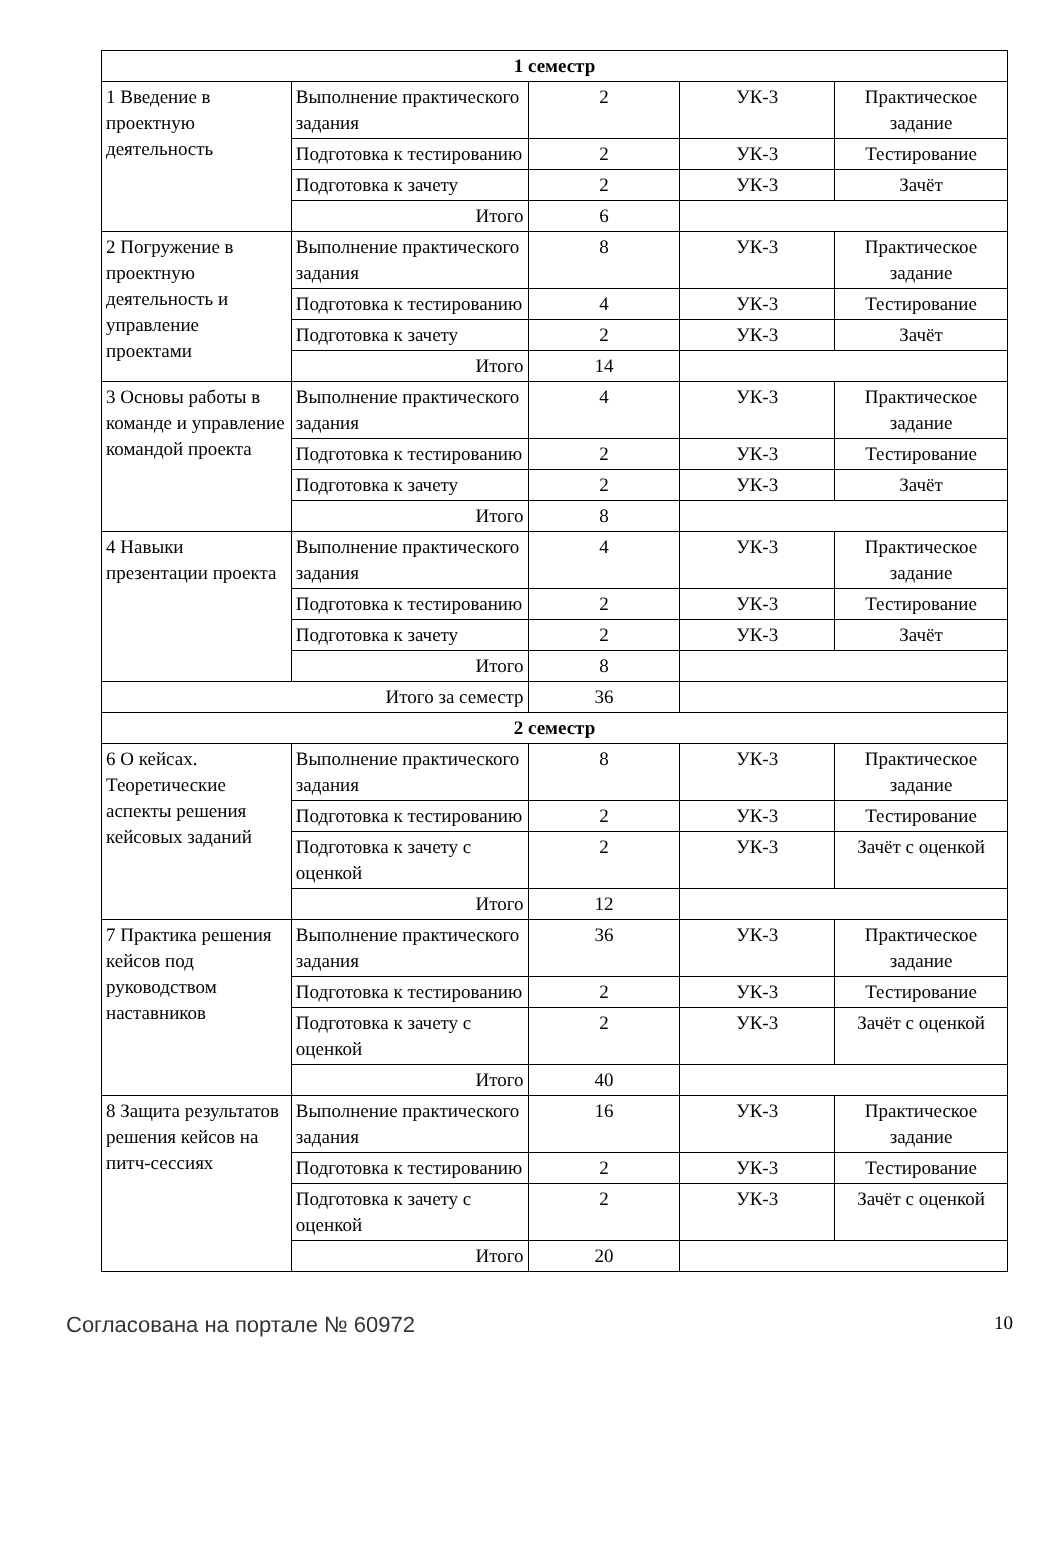| 1 семестр | | | | |
| 1 Введение в проектную деятельность | Выполнение практического задания | 2 | УК-3 | Практическое задание |
| | Подготовка к тестированию | 2 | УК-3 | Тестирование |
| | Подготовка к зачету | 2 | УК-3 | Зачёт |
| | Итого | 6 | | |
| 2 Погружение в проектную деятельность и управление проектами | Выполнение практического задания | 8 | УК-3 | Практическое задание |
| | Подготовка к тестированию | 4 | УК-3 | Тестирование |
| | Подготовка к зачету | 2 | УК-3 | Зачёт |
| | Итого | 14 | | |
| 3 Основы работы в команде и управление командой проекта | Выполнение практического задания | 4 | УК-3 | Практическое задание |
| | Подготовка к тестированию | 2 | УК-3 | Тестирование |
| | Подготовка к зачету | 2 | УК-3 | Зачёт |
| | Итого | 8 | | |
| 4 Навыки презентации проекта | Выполнение практического задания | 4 | УК-3 | Практическое задание |
| | Подготовка к тестированию | 2 | УК-3 | Тестирование |
| | Подготовка к зачету | 2 | УК-3 | Зачёт |
| | Итого | 8 | | |
| Итого за семестр | | 36 | | |
| 2 семестр | | | | |
| 6 О кейсах. Теоретические аспекты решения кейсовых заданий | Выполнение практического задания | 8 | УК-3 | Практическое задание |
| | Подготовка к тестированию | 2 | УК-3 | Тестирование |
| | Подготовка к зачету с оценкой | 2 | УК-3 | Зачёт с оценкой |
| | Итого | 12 | | |
| 7 Практика решения кейсов под руководством наставников | Выполнение практического задания | 36 | УК-3 | Практическое задание |
| | Подготовка к тестированию | 2 | УК-3 | Тестирование |
| | Подготовка к зачету с оценкой | 2 | УК-3 | Зачёт с оценкой |
| | Итого | 40 | | |
| 8 Защита результатов решения кейсов на питч-сессиях | Выполнение практического задания | 16 | УК-3 | Практическое задание |
| | Подготовка к тестированию | 2 | УК-3 | Тестирование |
| | Подготовка к зачету с оценкой | 2 | УК-3 | Зачёт с оценкой |
| | Итого | 20 | | |
Согласована на портале № 60972 10